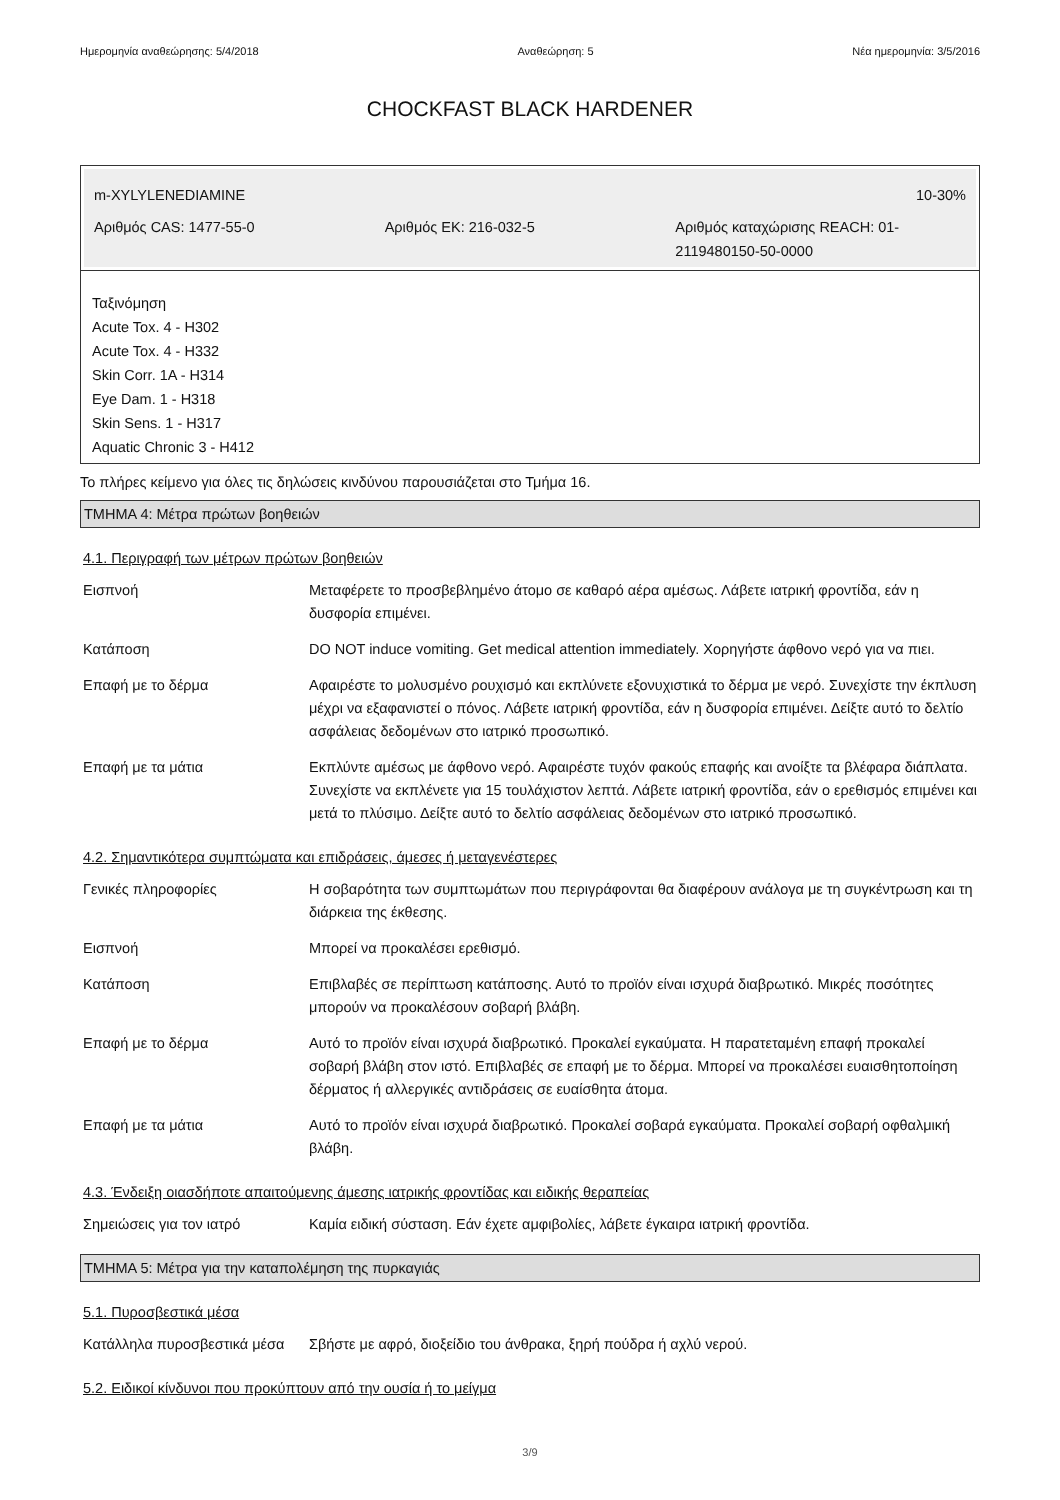Ημερομηνία αναθεώρησης: 5/4/2018 Αναθεώρηση: 5 Νέα ημερομηνία: 3/5/2016
CHOCKFAST BLACK HARDENER
m-XYLYLENEDIAMINE 10-30%
Αριθμός CAS: 1477-55-0 Αριθμός ΕΚ: 216-032-5 Αριθμός καταχώρισης REACH: 01-2119480150-50-0000
Ταξινόμηση
Acute Tox. 4 - H302
Acute Tox. 4 - H332
Skin Corr. 1A - H314
Eye Dam. 1 - H318
Skin Sens. 1 - H317
Aquatic Chronic 3 - H412
Το πλήρες κείμενο για όλες τις δηλώσεις κινδύνου παρουσιάζεται στο Τμήμα 16.
ΤΜΗΜΑ 4: Μέτρα πρώτων βοηθειών
4.1. Περιγραφή των μέτρων πρώτων βοηθειών
| Εισπνοή | Μεταφέρετε το προσβεβλημένο άτομο σε καθαρό αέρα αμέσως. Λάβετε ιατρική φροντίδα, εάν η δυσφορία επιμένει. |
| Κατάποση | DO NOT induce vomiting. Get medical attention immediately. Χορηγήστε άφθονο νερό για να πιει. |
| Επαφή με το δέρμα | Αφαιρέστε το μολυσμένο ρουχισμό και εκπλύνετε εξονυχιστικά το δέρμα με νερό. Συνεχίστε την έκπλυση μέχρι να εξαφανιστεί ο πόνος. Λάβετε ιατρική φροντίδα, εάν η δυσφορία επιμένει. Δείξτε αυτό το δελτίο ασφάλειας δεδομένων στο ιατρικό προσωπικό. |
| Επαφή με τα μάτια | Εκπλύντε αμέσως με άφθονο νερό. Αφαιρέστε τυχόν φακούς επαφής και ανοίξτε τα βλέφαρα διάπλατα. Συνεχίστε να εκπλένετε για 15 τουλάχιστον λεπτά. Λάβετε ιατρική φροντίδα, εάν ο ερεθισμός επιμένει και μετά το πλύσιμο. Δείξτε αυτό το δελτίο ασφάλειας δεδομένων στο ιατρικό προσωπικό. |
4.2. Σημαντικότερα συμπτώματα και επιδράσεις, άμεσες ή μεταγενέστερες
| Γενικές πληροφορίες | Η σοβαρότητα των συμπτωμάτων που περιγράφονται θα διαφέρουν ανάλογα με τη συγκέντρωση και τη διάρκεια της έκθεσης. |
| Εισπνοή | Μπορεί να προκαλέσει ερεθισμό. |
| Κατάποση | Επιβλαβές σε περίπτωση κατάποσης. Αυτό το προϊόν είναι ισχυρά διαβρωτικό. Μικρές ποσότητες μπορούν να προκαλέσουν σοβαρή βλάβη. |
| Επαφή με το δέρμα | Αυτό το προϊόν είναι ισχυρά διαβρωτικό. Προκαλεί εγκαύματα. Η παρατεταμένη επαφή προκαλεί σοβαρή βλάβη στον ιστό. Επιβλαβές σε επαφή με το δέρμα. Μπορεί να προκαλέσει ευαισθητοποίηση δέρματος ή αλλεργικές αντιδράσεις σε ευαίσθητα άτομα. |
| Επαφή με τα μάτια | Αυτό το προϊόν είναι ισχυρά διαβρωτικό. Προκαλεί σοβαρά εγκαύματα. Προκαλεί σοβαρή οφθαλμική βλάβη. |
4.3. Ένδειξη οιασδήποτε απαιτούμενης άμεσης ιατρικής φροντίδας και ειδικής θεραπείας
| Σημειώσεις για τον ιατρό | Καμία ειδική σύσταση. Εάν έχετε αμφιβολίες, λάβετε έγκαιρα ιατρική φροντίδα. |
ΤΜΗΜΑ 5: Μέτρα για την καταπολέμηση της πυρκαγιάς
5.1. Πυροσβεστικά μέσα
| Κατάλληλα πυροσβεστικά μέσα | Σβήστε με αφρό, διοξείδιο του άνθρακα, ξηρή πούδρα ή αχλύ νερού. |
5.2. Ειδικοί κίνδυνοι που προκύπτουν από την ουσία ή το μείγμα
3/9